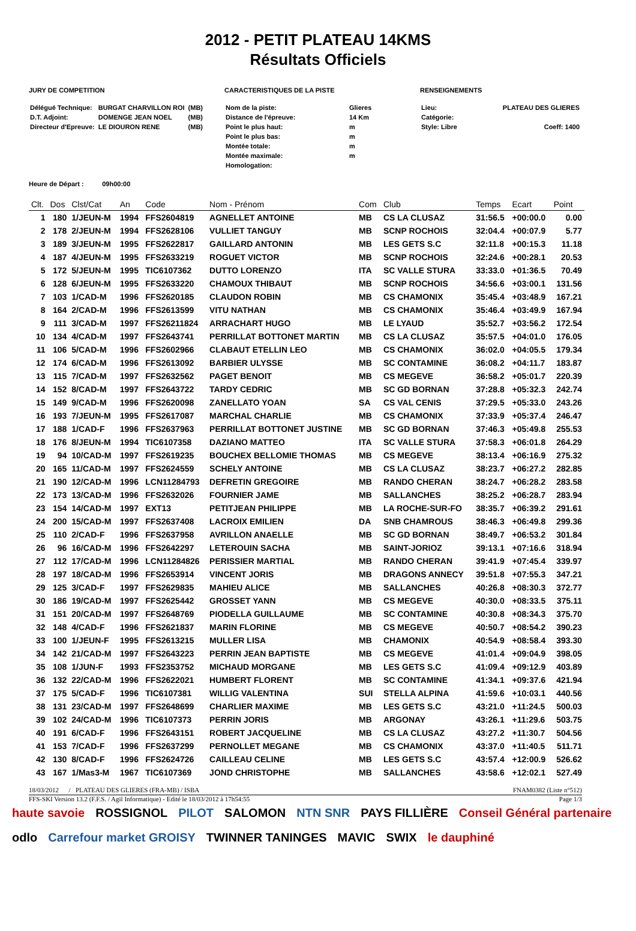2012 - PETIT PLATEAU 14KMS
Résultats Officiels
JURY DE COMPETITION
| Délégué Technique: | BURGAT CHARVILLON ROI | (MB) |
| D.T. Adjoint: | DOMENGE JEAN NOEL | (MB) |
| Directeur d'Epreuve: | LE DIOURON RENE | (MB) |
Heure de Départ : 09h00:00
CARACTERISTIQUES DE LA PISTE
| Nom de la piste: | Glieres |
| Distance de l'épreuve: | 14 Km |
| Point le plus haut: | m |
| Point le plus bas: | m |
| Montée totale: | m |
| Montée maximale: | m |
| Homologation: | |
RENSEIGNEMENTS
| Lieu: | PLATEAU DES GLIERES |
| Catégorie: | |
| Style: Libre | Coeff: 1400 |
| Clt. | Dos | Clst/Cat | An | Code | Nom - Prénom | Com | Club | Temps | Ecart | Point |
| --- | --- | --- | --- | --- | --- | --- | --- | --- | --- | --- |
| 1 | 180 | 1/JEUN-M | 1994 | FFS2604819 | AGNELLET ANTOINE | MB | CS LA CLUSAZ | 31:56.5 | +00:00.0 | 0.00 |
| 2 | 178 | 2/JEUN-M | 1994 | FFS2628106 | VULLIET TANGUY | MB | SCNP ROCHOIS | 32:04.4 | +00:07.9 | 5.77 |
| 3 | 189 | 3/JEUN-M | 1995 | FFS2622817 | GAILLARD ANTONIN | MB | LES GETS S.C | 32:11.8 | +00:15.3 | 11.18 |
| 4 | 187 | 4/JEUN-M | 1995 | FFS2633219 | ROGUET VICTOR | MB | SCNP ROCHOIS | 32:24.6 | +00:28.1 | 20.53 |
| 5 | 172 | 5/JEUN-M | 1995 | TIC6107362 | DUTTO LORENZO | ITA | SC VALLE STURA | 33:33.0 | +01:36.5 | 70.49 |
| 6 | 128 | 6/JEUN-M | 1995 | FFS2633220 | CHAMOUX THIBAUT | MB | SCNP ROCHOIS | 34:56.6 | +03:00.1 | 131.56 |
| 7 | 103 | 1/CAD-M | 1996 | FFS2620185 | CLAUDON ROBIN | MB | CS CHAMONIX | 35:45.4 | +03:48.9 | 167.21 |
| 8 | 164 | 2/CAD-M | 1996 | FFS2613599 | VITU NATHAN | MB | CS CHAMONIX | 35:46.4 | +03:49.9 | 167.94 |
| 9 | 111 | 3/CAD-M | 1997 | FFS26211824 | ARRACHART HUGO | MB | LE LYAUD | 35:52.7 | +03:56.2 | 172.54 |
| 10 | 134 | 4/CAD-M | 1997 | FFS2643741 | PERRILLAT BOTTONET MARTIN | MB | CS LA CLUSAZ | 35:57.5 | +04:01.0 | 176.05 |
| 11 | 106 | 5/CAD-M | 1996 | FFS2602966 | CLABAUT ETELLIN LEO | MB | CS CHAMONIX | 36:02.0 | +04:05.5 | 179.34 |
| 12 | 174 | 6/CAD-M | 1996 | FFS2613092 | BARBIER ULYSSE | MB | SC CONTAMINE | 36:08.2 | +04:11.7 | 183.87 |
| 13 | 115 | 7/CAD-M | 1997 | FFS2632562 | PAGET BENOIT | MB | CS MEGEVE | 36:58.2 | +05:01.7 | 220.39 |
| 14 | 152 | 8/CAD-M | 1997 | FFS2643722 | TARDY CEDRIC | MB | SC GD BORNAN | 37:28.8 | +05:32.3 | 242.74 |
| 15 | 149 | 9/CAD-M | 1996 | FFS2620098 | ZANELLATO YOAN | SA | CS VAL CENIS | 37:29.5 | +05:33.0 | 243.26 |
| 16 | 193 | 7/JEUN-M | 1995 | FFS2617087 | MARCHAL CHARLIE | MB | CS CHAMONIX | 37:33.9 | +05:37.4 | 246.47 |
| 17 | 188 | 1/CAD-F | 1996 | FFS2637963 | PERRILLAT BOTTONET JUSTINE | MB | SC GD BORNAN | 37:46.3 | +05:49.8 | 255.53 |
| 18 | 176 | 8/JEUN-M | 1994 | TIC6107358 | DAZIANO MATTEO | ITA | SC VALLE STURA | 37:58.3 | +06:01.8 | 264.29 |
| 19 | 94 | 10/CAD-M | 1997 | FFS2619235 | BOUCHEX BELLOMIE THOMAS | MB | CS MEGEVE | 38:13.4 | +06:16.9 | 275.32 |
| 20 | 165 | 11/CAD-M | 1997 | FFS2624559 | SCHELY ANTOINE | MB | CS LA CLUSAZ | 38:23.7 | +06:27.2 | 282.85 |
| 21 | 190 | 12/CAD-M | 1996 | LCN11284793 | DEFRETIN GREGOIRE | MB | RANDO CHERAN | 38:24.7 | +06:28.2 | 283.58 |
| 22 | 173 | 13/CAD-M | 1996 | FFS2632026 | FOURNIER JAME | MB | SALLANCHES | 38:25.2 | +06:28.7 | 283.94 |
| 23 | 154 | 14/CAD-M | 1997 | EXT13 | PETITJEAN PHILIPPE | MB | LA ROCHE-SUR-FO | 38:35.7 | +06:39.2 | 291.61 |
| 24 | 200 | 15/CAD-M | 1997 | FFS2637408 | LACROIX EMILIEN | DA | SNB CHAMROUS | 38:46.3 | +06:49.8 | 299.36 |
| 25 | 110 | 2/CAD-F | 1996 | FFS2637958 | AVRILLON ANAELLE | MB | SC GD BORNAN | 38:49.7 | +06:53.2 | 301.84 |
| 26 | 96 | 16/CAD-M | 1996 | FFS2642297 | LETEROUIN SACHA | MB | SAINT-JORIOZ | 39:13.1 | +07:16.6 | 318.94 |
| 27 | 112 | 17/CAD-M | 1996 | LCN11284826 | PERISSIER MARTIAL | MB | RANDO CHERAN | 39:41.9 | +07:45.4 | 339.97 |
| 28 | 197 | 18/CAD-M | 1996 | FFS2653914 | VINCENT JORIS | MB | DRAGONS ANNECY | 39:51.8 | +07:55.3 | 347.21 |
| 29 | 125 | 3/CAD-F | 1997 | FFS2629835 | MAHIEU ALICE | MB | SALLANCHES | 40:26.8 | +08:30.3 | 372.77 |
| 30 | 186 | 19/CAD-M | 1997 | FFS2625442 | GROSSET YANN | MB | CS MEGEVE | 40:30.0 | +08:33.5 | 375.11 |
| 31 | 151 | 20/CAD-M | 1997 | FFS2648769 | PIODELLA GUILLAUME | MB | SC CONTAMINE | 40:30.8 | +08:34.3 | 375.70 |
| 32 | 148 | 4/CAD-F | 1996 | FFS2621837 | MARIN FLORINE | MB | CS MEGEVE | 40:50.7 | +08:54.2 | 390.23 |
| 33 | 100 | 1/JEUN-F | 1995 | FFS2613215 | MULLER LISA | MB | CHAMONIX | 40:54.9 | +08:58.4 | 393.30 |
| 34 | 142 | 21/CAD-M | 1997 | FFS2643223 | PERRIN JEAN BAPTISTE | MB | CS MEGEVE | 41:01.4 | +09:04.9 | 398.05 |
| 35 | 108 | 1/JUN-F | 1993 | FFS2353752 | MICHAUD MORGANE | MB | LES GETS S.C | 41:09.4 | +09:12.9 | 403.89 |
| 36 | 132 | 22/CAD-M | 1996 | FFS2622021 | HUMBERT FLORENT | MB | SC CONTAMINE | 41:34.1 | +09:37.6 | 421.94 |
| 37 | 175 | 5/CAD-F | 1996 | TIC6107381 | WILLIG VALENTINA | SUI | STELLA ALPINA | 41:59.6 | +10:03.1 | 440.56 |
| 38 | 131 | 23/CAD-M | 1997 | FFS2648699 | CHARLIER MAXIME | MB | LES GETS S.C | 43:21.0 | +11:24.5 | 500.03 |
| 39 | 102 | 24/CAD-M | 1996 | TIC6107373 | PERRIN JORIS | MB | ARGONAY | 43:26.1 | +11:29.6 | 503.75 |
| 40 | 191 | 6/CAD-F | 1996 | FFS2643151 | ROBERT JACQUELINE | MB | CS LA CLUSAZ | 43:27.2 | +11:30.7 | 504.56 |
| 41 | 153 | 7/CAD-F | 1996 | FFS2637299 | PERNOLLET MEGANE | MB | CS CHAMONIX | 43:37.0 | +11:40.5 | 511.71 |
| 42 | 130 | 8/CAD-F | 1996 | FFS2624726 | CAILLEAU CELINE | MB | LES GETS S.C | 43:57.4 | +12:00.9 | 526.62 |
| 43 | 167 | 1/Mas3-M | 1967 | TIC6107369 | JOND CHRISTOPHE | MB | SALLANCHES | 43:58.6 | +12:02.1 | 527.49 |
18/03/2012 / PLATEAU DES GLIERES (FRA-MB) / ISBA FNAM0382 (Liste n°512)
FFS-SKI Version 13.2 (F.F.S. / Agil Informatique) - Edité le 18/03/2012 à 17h54:55 Page 1/3
haute savoie ROSSIGNOL PILOT SALOMON NTN SNR PAYS FILLIÈRE Conseil Général partenaire odlo Carrefour market GROISY TWINNER TANINGES MAVIC SWIX le dauphiné